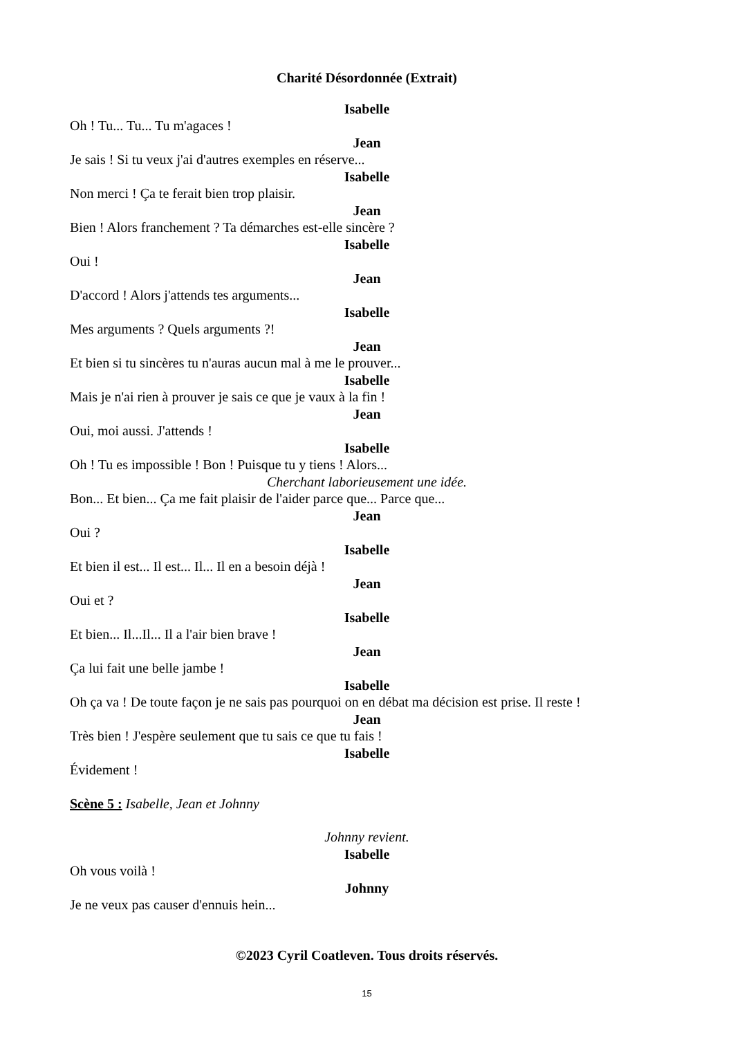Charité Désordonnée (Extrait)
Isabelle
Oh ! Tu... Tu... Tu m'agaces !
Jean
Je sais ! Si tu veux j'ai d'autres exemples en réserve...
Isabelle
Non merci ! Ça te ferait bien trop plaisir.
Jean
Bien ! Alors franchement ? Ta démarches est-elle sincère ?
Isabelle
Oui !
Jean
D'accord ! Alors j'attends tes arguments...
Isabelle
Mes arguments ? Quels arguments ?!
Jean
Et bien si tu sincères tu n'auras aucun mal à me le prouver...
Isabelle
Mais je n'ai rien à prouver je sais ce que je vaux à la fin !
Jean
Oui, moi aussi. J'attends !
Isabelle
Oh ! Tu es impossible ! Bon ! Puisque tu y tiens ! Alors...
Cherchant laborieusement une idée.
Bon... Et bien... Ça me fait plaisir de l'aider parce que... Parce que...
Jean
Oui ?
Isabelle
Et bien il est... Il est... Il... Il en a besoin déjà !
Jean
Oui et ?
Isabelle
Et bien... Il...Il... Il a l'air bien brave !
Jean
Ça lui fait une belle jambe !
Isabelle
Oh ça va ! De toute façon je ne sais pas pourquoi on en débat ma décision est prise. Il reste !
Jean
Très bien ! J'espère seulement que tu sais ce que tu fais !
Isabelle
Évidement !
Scène 5 : Isabelle, Jean et Johnny
Johnny revient.
Isabelle
Oh vous voilà !
Johnny
Je ne veux pas causer d'ennuis hein...
©2023 Cyril Coatleven. Tous droits réservés.
15